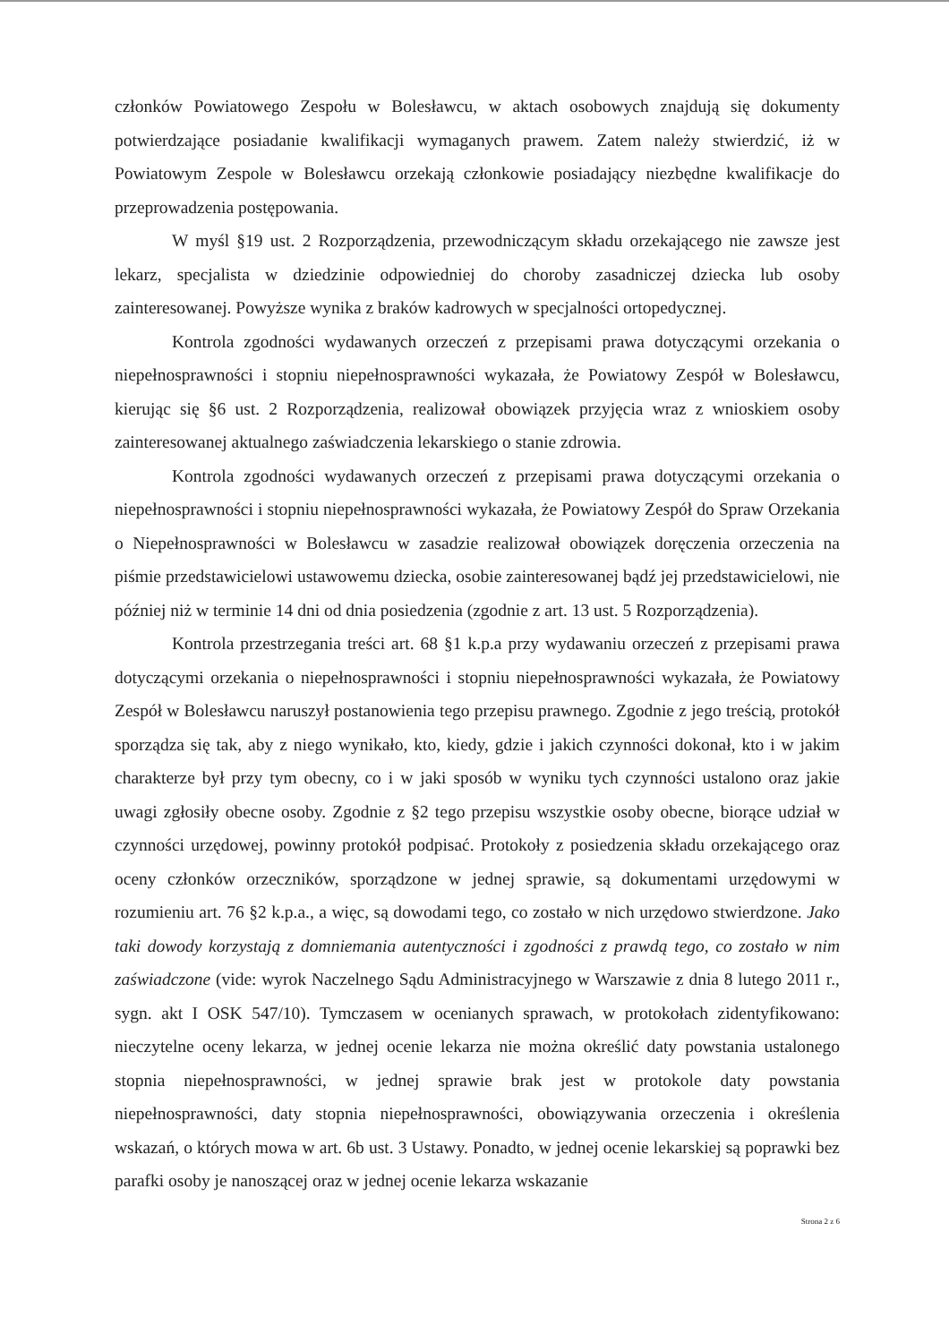członków Powiatowego Zespołu w Bolesławcu, w aktach osobowych znajdują się dokumenty potwierdzające posiadanie kwalifikacji wymaganych prawem. Zatem należy stwierdzić, iż w Powiatowym Zespole w Bolesławcu orzekają członkowie posiadający niezbędne kwalifikacje do przeprowadzenia postępowania.
W myśl §19 ust. 2 Rozporządzenia, przewodniczącym składu orzekającego nie zawsze jest lekarz, specjalista w dziedzinie odpowiedniej do choroby zasadniczej dziecka lub osoby zainteresowanej. Powyższe wynika z braków kadrowych w specjalności ortopedycznej.
Kontrola zgodności wydawanych orzeczeń z przepisami prawa dotyczącymi orzekania o niepełnosprawności i stopniu niepełnosprawności wykazała, że Powiatowy Zespół w Bolesławcu, kierując się §6 ust. 2 Rozporządzenia, realizował obowiązek przyjęcia wraz z wnioskiem osoby zainteresowanej aktualnego zaświadczenia lekarskiego o stanie zdrowia.
Kontrola zgodności wydawanych orzeczeń z przepisami prawa dotyczącymi orzekania o niepełnosprawności i stopniu niepełnosprawności wykazała, że Powiatowy Zespół do Spraw Orzekania o Niepełnosprawności w Bolesławcu w zasadzie realizował obowiązek doręczenia orzeczenia na piśmie przedstawicielowi ustawowemu dziecka, osobie zainteresowanej bądź jej przedstawicielowi, nie później niż w terminie 14 dni od dnia posiedzenia (zgodnie z art. 13 ust. 5 Rozporządzenia).
Kontrola przestrzegania treści art. 68 §1 k.p.a przy wydawaniu orzeczeń z przepisami prawa dotyczącymi orzekania o niepełnosprawności i stopniu niepełnosprawności wykazała, że Powiatowy Zespół w Bolesławcu naruszył postanowienia tego przepisu prawnego. Zgodnie z jego treścią, protokół sporządza się tak, aby z niego wynikało, kto, kiedy, gdzie i jakich czynności dokonał, kto i w jakim charakterze był przy tym obecny, co i w jaki sposób w wyniku tych czynności ustalono oraz jakie uwagi zgłosiły obecne osoby. Zgodnie z §2 tego przepisu wszystkie osoby obecne, biorące udział w czynności urzędowej, powinny protokół podpisać. Protokoły z posiedzenia składu orzekającego oraz oceny członków orzeczników, sporządzone w jednej sprawie, są dokumentami urzędowymi w rozumieniu art. 76 §2 k.p.a., a więc, są dowodami tego, co zostało w nich urzędowo stwierdzone. Jako taki dowody korzystają z domniemania autentyczności i zgodności z prawdą tego, co zostało w nim zaświadczone (vide: wyrok Naczelnego Sądu Administracyjnego w Warszawie z dnia 8 lutego 2011 r., sygn. akt I OSK 547/10). Tymczasem w ocenianych sprawach, w protokołach zidentyfikowano: nieczytelne oceny lekarza, w jednej ocenie lekarza nie można określić daty powstania ustalonego stopnia niepełnosprawności, w jednej sprawie brak jest w protokole daty powstania niepełnosprawności, daty stopnia niepełnosprawności, obowiązywania orzeczenia i określenia wskazań, o których mowa w art. 6b ust. 3 Ustawy. Ponadto, w jednej ocenie lekarskiej są poprawki bez parafki osoby je nanoszącej oraz w jednej ocenie lekarza wskazanie
Strona 2 z 6